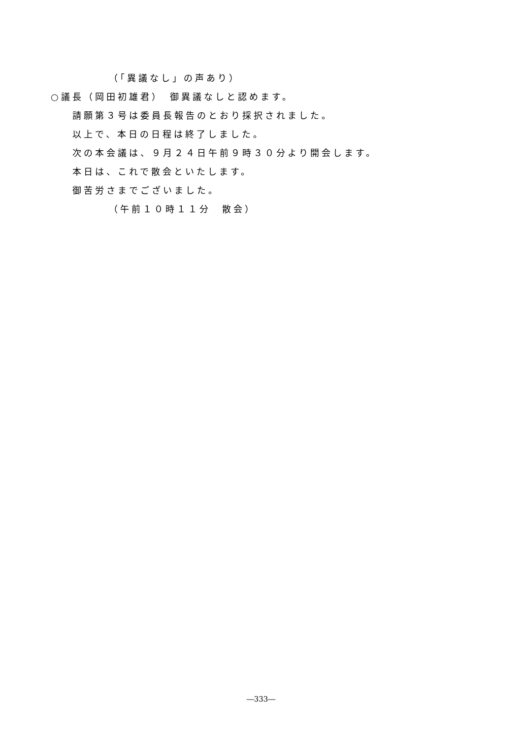（「異議なし」の声あり）
○議長（岡田初雄君）　御異議なしと認めます。
請願第３号は委員長報告のとおり採択されました。
以上で、本日の日程は終了しました。
次の本会議は、９月２４日午前９時３０分より開会します。
本日は、これで散会といたします。
御苦労さまでございました。
（午前１０時１１分　散会）
―333―